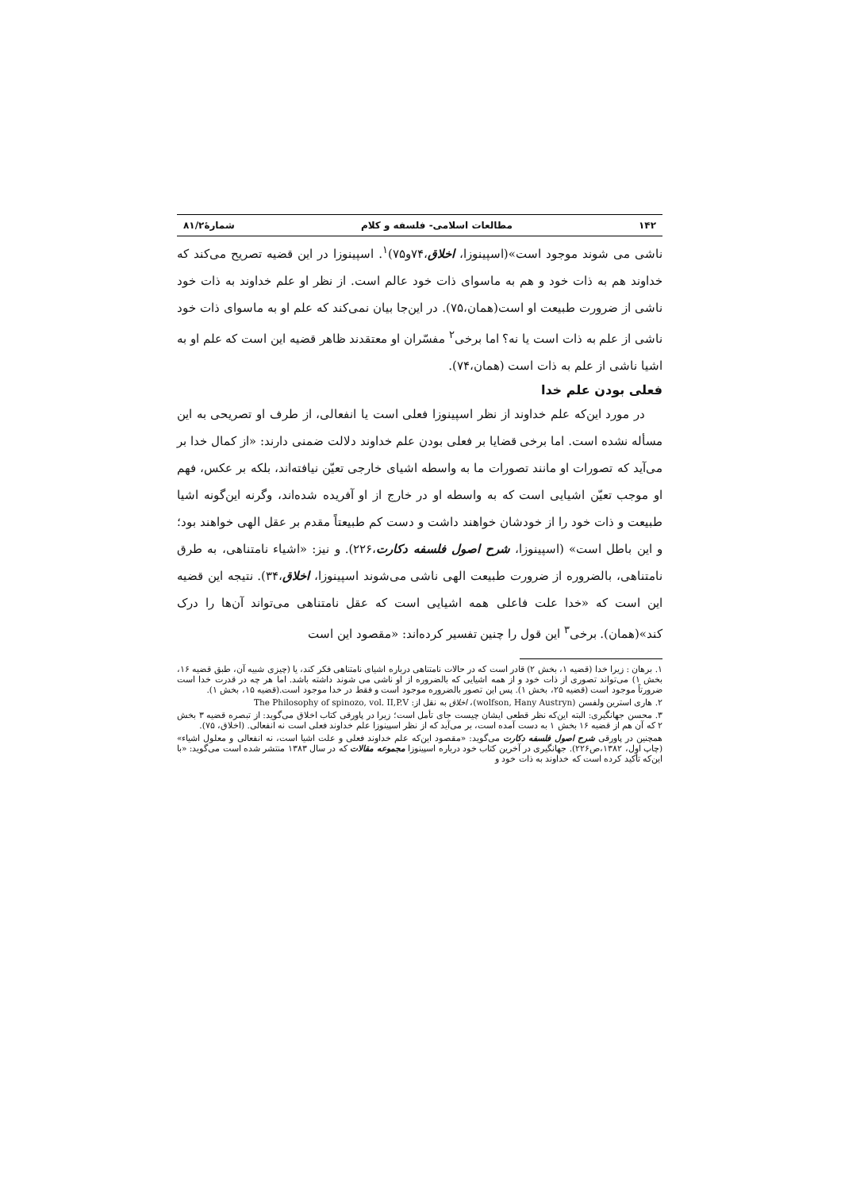۱۴۲ مطالعات اسلامی- فلسفه و کلام شمارۀ۸۱/۲
ناشی می شوند موجود است»(اسپینوزا، اخلاق،۷۴و۷۵)<sup>۱</sup>. اسپینوزا در این قضیه تصریح می‌کند که خداوند هم به ذات خود و هم به ماسوای ذات خود عالم است. از نظر او علم خداوند به ذات خود ناشی از ضرورت طبیعت او است(همان،۷۵). در این‌جا بیان نمی‌کند که علم او به ماسوای ذات خود ناشی از علم به ذات است یا نه؟ اما برخی<sup>۲</sup> مفسّران او معتقدند ظاهر قضیه این است که علم او به اشیا ناشی از علم به ذات است (همان،۷۴).
فعلی بودن علم خدا
در مورد این‌که علم خداوند از نظر اسپینوزا فعلی است یا انفعالی، از طرف او تصریحی به این مسأله نشده است. اما برخی قضایا بر فعلی بودن علم خداوند دلالت ضمنی دارند: «از کمال خدا بر می‌آید که تصورات او مانند تصورات ما به واسطه اشیای خارجی تعیّن نیافته‌اند، بلکه بر عکس، فهم او موجب تعیّن اشیایی است که به واسطه او در خارج از او آفریده شده‌اند، وگرنه این‌گونه اشیا طبیعت و ذات خود را از خودشان خواهند داشت و دست کم طبیعتاً مقدم بر عقل الهی خواهند بود؛ و این باطل است» (اسپینوزا، شرح اصول فلسفه دکارت،۲۲۶). و نیز: «اشیاء نامتناهی، به طرق نامتناهی، بالضروره از ضرورت طبیعت الهی ناشی می‌شوند اسپینوزا، اخلاق،۳۴). نتیجه این قضیه این است که «خدا علت فاعلی همه اشیایی است که عقل نامتناهی می‌تواند آن‌ها را درک کند»(همان). برخی<sup>۳</sup> این قول را چنین تفسیر کرده‌اند: «مقصود این است
۱. برهان : زیرا خدا (قضیه ۱، بخش ۲) قادر است که در حالات نامتناهی درباره اشیای نامتناهی فکر کند، یا (چیزی شبیه آن، طبق قضیه ۱۶، بخش ۱) می‌تواند تصوری از ذات خود و از همه اشیایی که بالضروره از او ناشی می شوند داشته باشد. اما هر چه در قدرت خدا است ضرورتاً موجود است (قضیه ۲۵، بخش ۱). پس این تصور بالضروره موجود است و فقط در خدا موجود است.(قضیه ۱۵، بخش ۱).
۲. هاری استرین ولفسن (wolfson, Hany Austryn)، اخلاق به نقل از: The Philosophy of spinozo, vol. II,P.V
۳. محسن جهانگیری: البته این‌که نظر قطعی ایشان چیست جای تأمل است؛ زیرا در پاورقی کتاب اخلاق می‌گوید: از تبصره قضیه ۳ بخش ۲ که آن هم از قضیه ۱۶ بخش ۱ به دست آمده است، بر می‌آید که از نظر اسپینوزا علم خداوند فعلی است نه انفعالی. (اخلاق، ۷۵).
همچنین در پاورقی شرح اصول فلسفه دکارت می‌گوید: «مقصود این‌که علم خداوند فعلی و علت اشیا است، نه انفعالی و معلول اشیاء» (چاپ اول، ۱۳۸۲،ص۲۲۶). جهانگیری در آخرین کتاب خود درباره اسپینوزا مجموعه مقالات که در سال ۱۳۸۳ منتشر شده است می‌گوید: «با این‌که تأکید کرده است که خداوند به ذات خود و